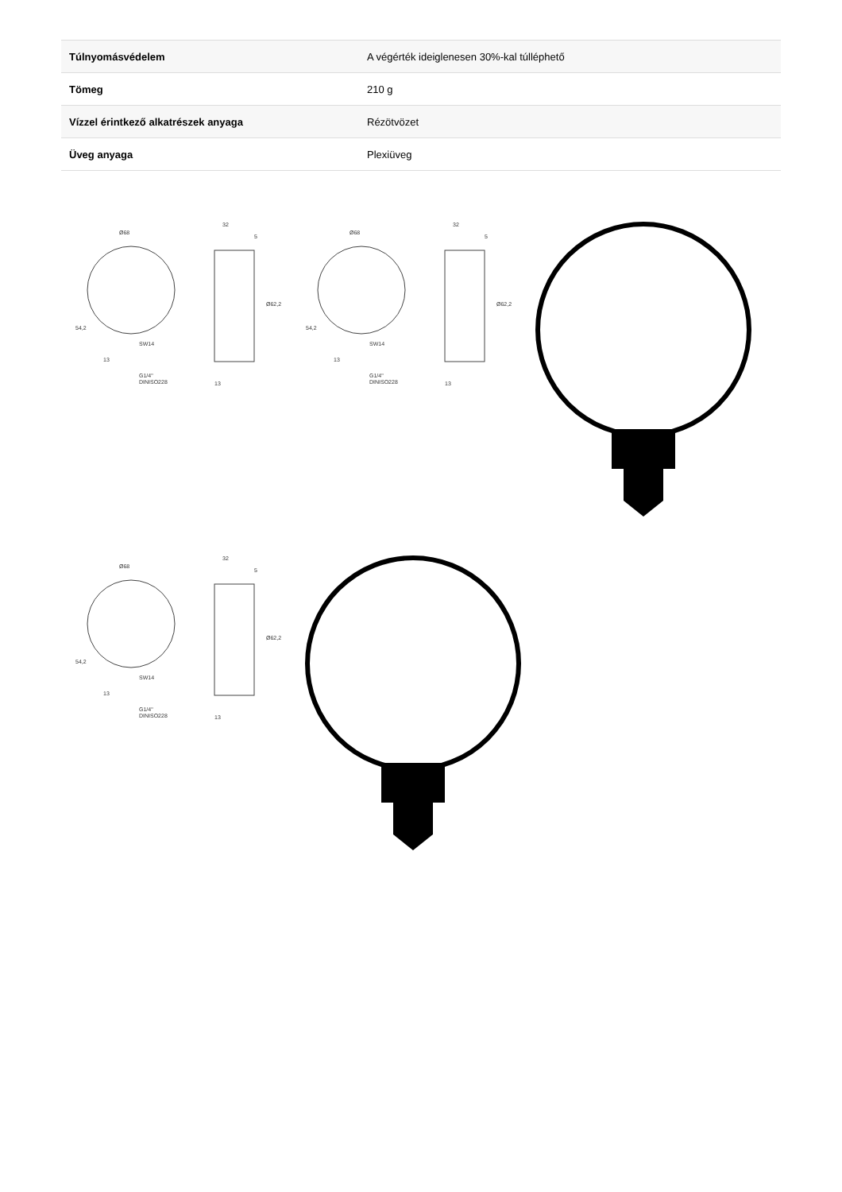| Túlnyomásvédelem | A végérték ideiglenesen 30%-kal túlléphető |
| Tömeg | 210 g |
| Vízzel érintkező alkatrészek anyaga | Rézötvözet |
| Üveg anyaga | Plexiüveg |
Ø68
SW14
G1/4"
DINISO228
54,2
13
32
5
Ø62,2
13
Ø68
SW14
G1/4"
DINISO228
54,2
13
32
5
Ø62,2
13
Ø68
SW14
G1/4"
DINISO228
54,2
13
32
5
Ø62,2
13